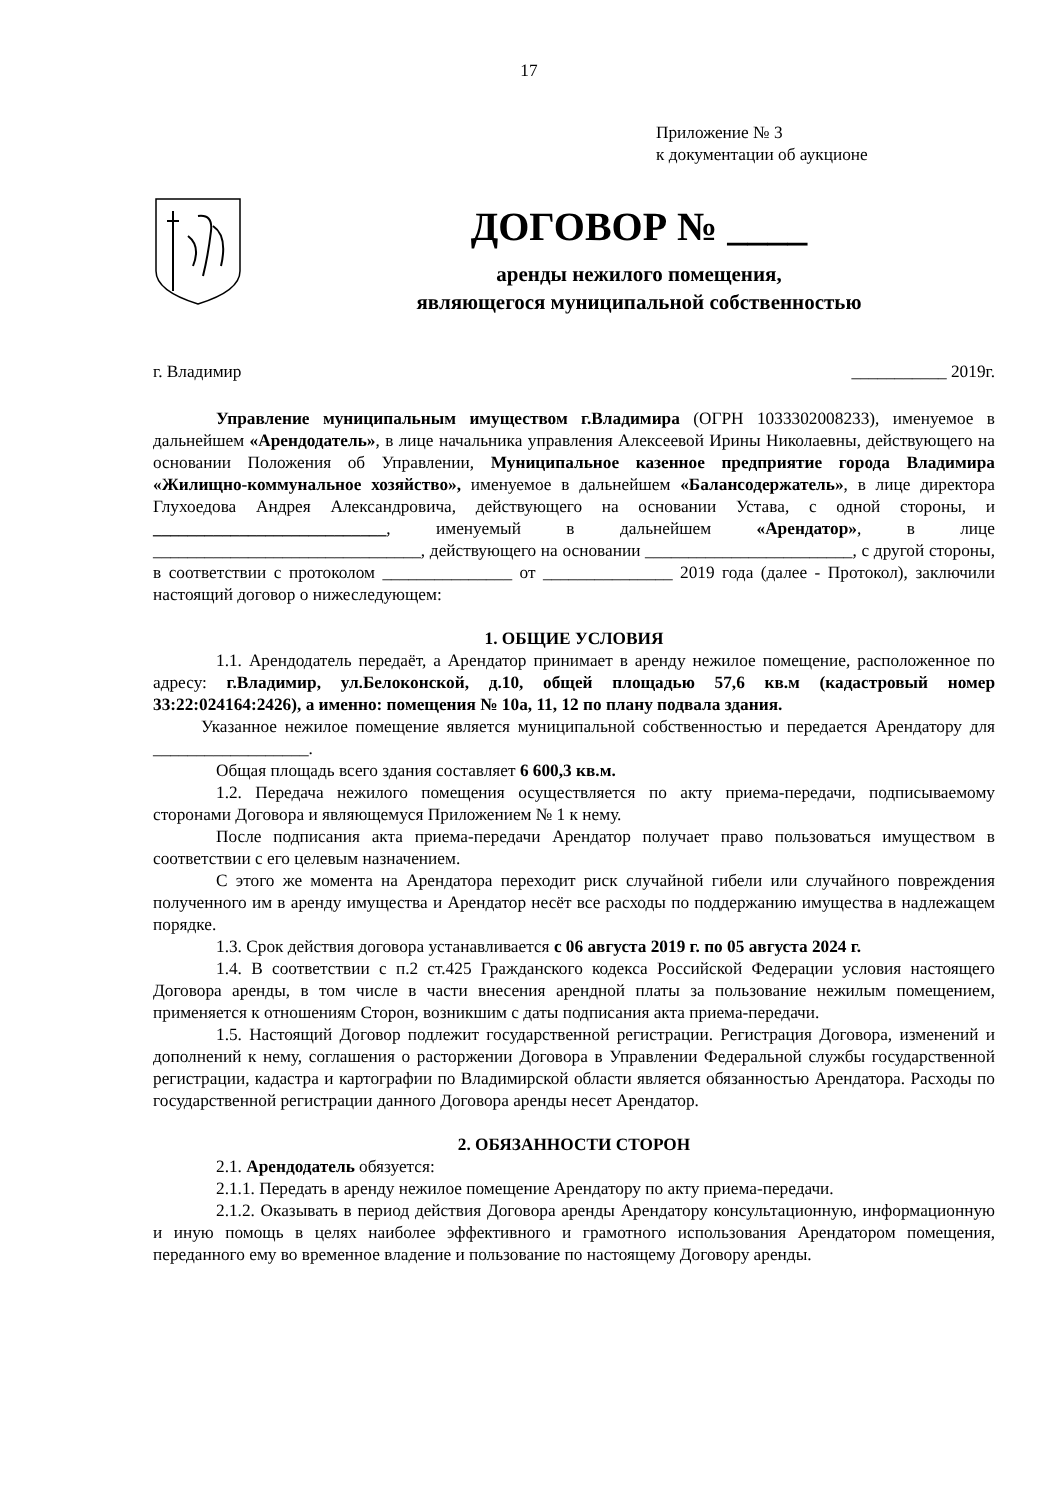17
Приложение № 3
к документации об аукционе
ДОГОВОР № ____
аренды нежилого помещения,
являющегося муниципальной собственностью
г. Владимир ___________ 2019г.
Управление муниципальным имуществом г.Владимира (ОГРН 1033302008233), именуемое в дальнейшем «Арендодатель», в лице начальника управления Алексеевой Ирины Николаевны, действующего на основании Положения об Управлении, Муниципальное казенное предприятие города Владимира «Жилищно-коммунальное хозяйство», именуемое в дальнейшем «Балансодержатель», в лице директора Глухоедова Андрея Александровича, действующего на основании Устава, с одной стороны, и ___________________________, именуемый в дальнейшем «Арендатор», в лице _______________________________, действующего на основании ________________________, с другой стороны, в соответствии с протоколом _______________ от _______________ 2019 года (далее - Протокол), заключили настоящий договор о нижеследующем:
1. ОБЩИЕ УСЛОВИЯ
1.1. Арендодатель передаёт, а Арендатор принимает в аренду нежилое помещение, расположенное по адресу: г.Владимир, ул.Белоконской, д.10, общей площадью 57,6 кв.м (кадастровый номер 33:22:024164:2426), а именно: помещения № 10а, 11, 12 по плану подвала здания.
Указанное нежилое помещение является муниципальной собственностью и передается Арендатору для __________________.
Общая площадь всего здания составляет 6 600,3 кв.м.
1.2. Передача нежилого помещения осуществляется по акту приема-передачи, подписываемому сторонами Договора и являющемуся Приложением № 1 к нему.
После подписания акта приема-передачи Арендатор получает право пользоваться имуществом в соответствии с его целевым назначением.
С этого же момента на Арендатора переходит риск случайной гибели или случайного повреждения полученного им в аренду имущества и Арендатор несёт все расходы по поддержанию имущества в надлежащем порядке.
1.3. Срок действия договора устанавливается с 06 августа 2019 г. по 05 августа 2024 г.
1.4. В соответствии с п.2 ст.425 Гражданского кодекса Российской Федерации условия настоящего Договора аренды, в том числе в части внесения арендной платы за пользование нежилым помещением, применяется к отношениям Сторон, возникшим с даты подписания акта приема-передачи.
1.5. Настоящий Договор подлежит государственной регистрации. Регистрация Договора, изменений и дополнений к нему, соглашения о расторжении Договора в Управлении Федеральной службы государственной регистрации, кадастра и картографии по Владимирской области является обязанностью Арендатора. Расходы по государственной регистрации данного Договора аренды несет Арендатор.
2. ОБЯЗАННОСТИ СТОРОН
2.1. Арендодатель обязуется:
2.1.1. Передать в аренду нежилое помещение Арендатору по акту приема-передачи.
2.1.2. Оказывать в период действия Договора аренды Арендатору консультационную, информационную и иную помощь в целях наиболее эффективного и грамотного использования Арендатором помещения, переданного ему во временное владение и пользование по настоящему Договору аренды.